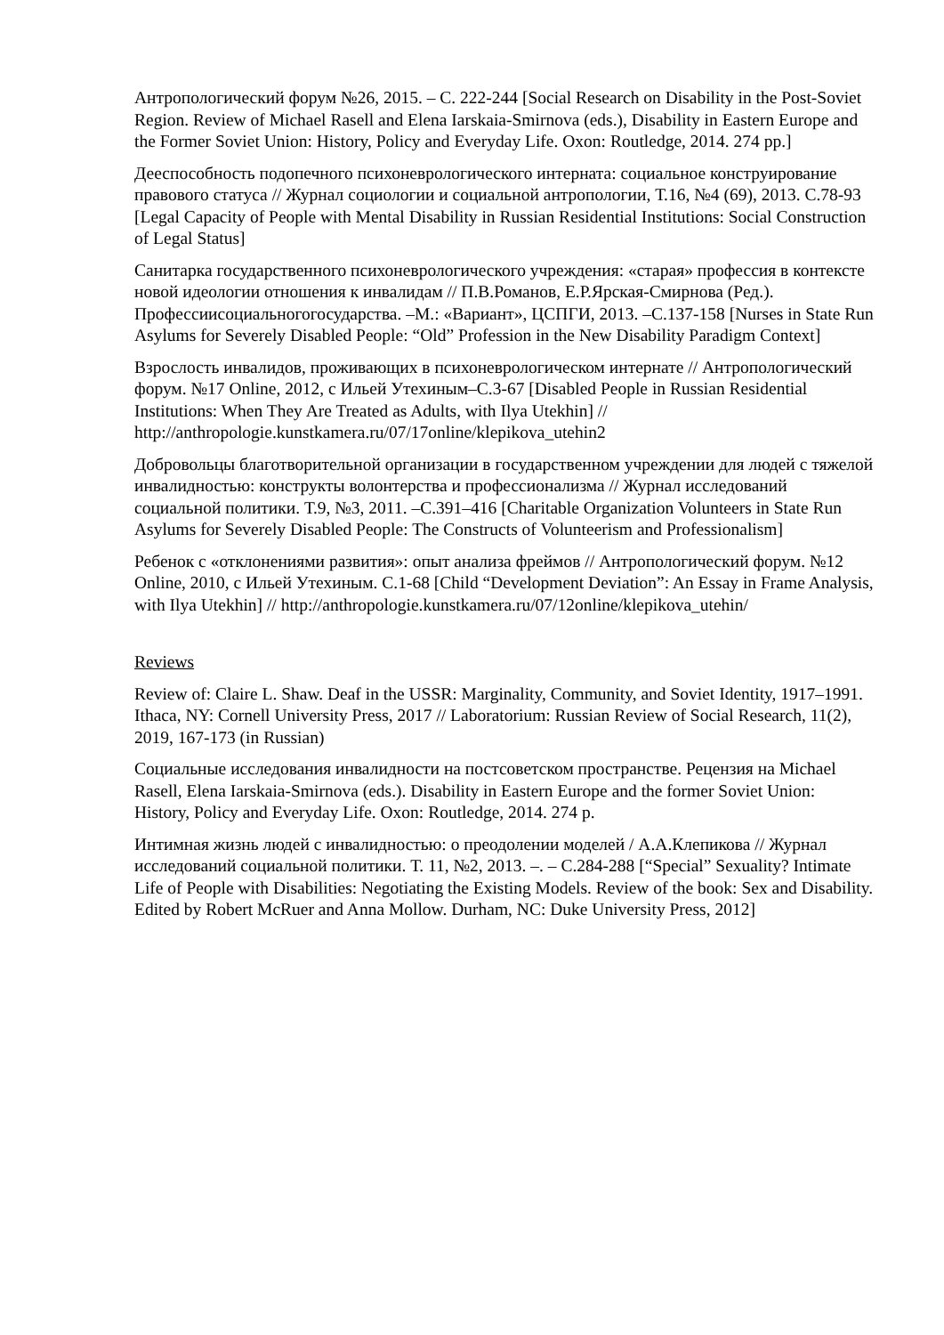Антропологический форум №26, 2015. – С. 222-244 [Social Research on Disability in the Post-Soviet Region. Review of Michael Rasell and Elena Iarskaia-Smirnova (eds.), Disability in Eastern Europe and the Former Soviet Union: History, Policy and Everyday Life. Oxon: Routledge, 2014. 274 pp.]
Дееспособность подопечного психоневрологического интерната: социальное конструирование правового статуса // Журнал социологии и социальной антропологии, Т.16, №4 (69), 2013. С.78-93 [Legal Capacity of People with Mental Disability in Russian Residential Institutions: Social Construction of Legal Status]
Санитарка государственного психоневрологического учреждения: «старая» профессия в контексте новой идеологии отношения к инвалидам // П.В.Романов, Е.Р.Ярская-Смирнова (Ред.). Профессиисоциальногогосударства. –М.: «Вариант», ЦСПГИ, 2013. –С.137-158 [Nurses in State Run Asylums for Severely Disabled People: “Old” Profession in the New Disability Paradigm Context]
Взрослость инвалидов, проживающих в психоневрологическом интернате // Антропологический форум. №17 Online, 2012, с Ильей Утехиным–С.3-67 [Disabled People in Russian Residential Institutions: When They Are Treated as Adults, with Ilya Utekhin] // http://anthropologie.kunstkamera.ru/07/17online/klepikova_utehin2
Добровольцы благотворительной организации в государственном учреждении для людей с тяжелой инвалидностью: конструкты волонтерства и профессионализма // Журнал исследований социальной политики. Т.9, №3, 2011. –С.391–416 [Charitable Organization Volunteers in State Run Asylums for Severely Disabled People: The Constructs of Volunteerism and Professionalism]
Ребенок с «отклонениями развития»: опыт анализа фреймов // Антропологический форум. №12 Online, 2010, с Ильей Утехиным. С.1-68 [Child “Development Deviation”: An Essay in Frame Analysis, with Ilya Utekhin] // http://anthropologie.kunstkamera.ru/07/12online/klepikova_utehin/
Reviews
Review of: Claire L. Shaw. Deaf in the USSR: Marginality, Community, and Soviet Identity, 1917–1991. Ithaca, NY: Cornell University Press, 2017 // Laboratorium: Russian Review of Social Research, 11(2), 2019, 167-173 (in Russian)
Социальные исследования инвалидности на постсоветском пространстве. Рецензия на Michael Rasell, Elena Iarskaia-Smirnova (eds.). Disability in Eastern Europe and the former Soviet Union: History, Policy and Everyday Life. Oxon: Routledge, 2014. 274 p.
Интимная жизнь людей с инвалидностью: о преодолении моделей / А.А.Клепикова // Журнал исследований социальной политики. Т. 11, №2, 2013. –. – С.284-288 [“Special” Sexuality? Intimate Life of People with Disabilities: Negotiating the Existing Models. Review of the book: Sex and Disability. Edited by Robert McRuer and Anna Mollow. Durham, NC: Duke University Press, 2012]